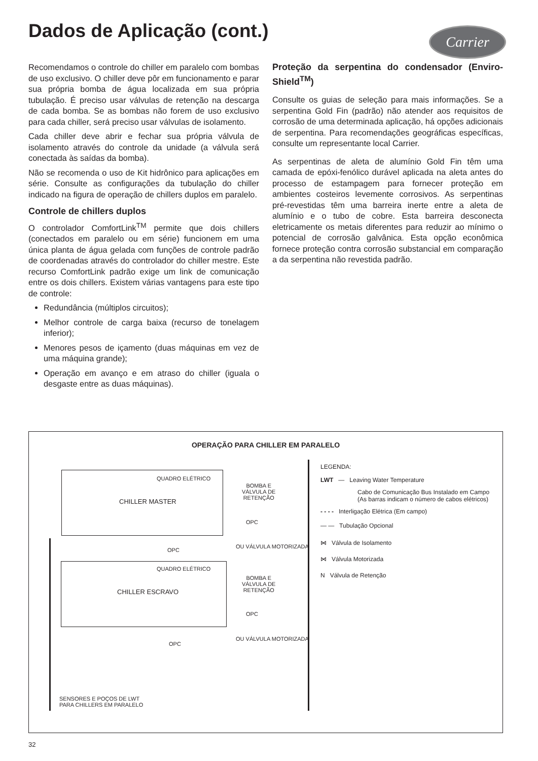Dados de Aplicação (cont.) Carrier
Recomendamos o controle do chiller em paralelo com bombas de uso exclusivo. O chiller deve pôr em funcionamento e parar sua própria bomba de água localizada em sua própria tubulação. É preciso usar válvulas de retenção na descarga de cada bomba. Se as bombas não forem de uso exclusivo para cada chiller, será preciso usar válvulas de isolamento.
Cada chiller deve abrir e fechar sua própria válvula de isolamento através do controle da unidade (a válvula será conectada às saídas da bomba).
Não se recomenda o uso de Kit hidrônico para aplicações em série. Consulte as configurações da tubulação do chiller indicado na figura de operação de chillers duplos em paralelo.
Controle de chillers duplos
O controlador ComfortLink<sup>TM</sup> permite que dois chillers (conectados em paralelo ou em série) funcionem em uma única planta de água gelada com funções de controle padrão de coordenadas através do controlador do chiller mestre. Este recurso ComfortLink padrão exige um link de comunicação entre os dois chillers. Existem várias vantagens para este tipo de controle:
Redundância (múltiplos circuitos);
Melhor controle de carga baixa (recurso de tonelagem inferior);
Menores pesos de içamento (duas máquinas em vez de uma máquina grande);
Operação em avanço e em atraso do chiller (iguala o desgaste entre as duas máquinas).
Proteção da serpentina do condensador (Enviro-Shield<sup>TM</sup>)
Consulte os guias de seleção para mais informações. Se a serpentina Gold Fin (padrão) não atender aos requisitos de corrosão de uma determinada aplicação, há opções adicionais de serpentina. Para recomendações geográficas específicas, consulte um representante local Carrier.
As serpentinas de aleta de alumínio Gold Fin têm uma camada de epóxi-fenólico durável aplicada na aleta antes do processo de estampagem para fornecer proteção em ambientes costeiros levemente corrosivos. As serpentinas pré-revestidas têm uma barreira inerte entre a aleta de alumínio e o tubo de cobre. Esta barreira desconecta eletricamente os metais diferentes para reduzir ao mínimo o potencial de corrosão galvânica. Esta opção econômica fornece proteção contra corrosão substancial em comparação a da serpentina não revestida padrão.
OPERAÇÃO PARA CHILLER EM PARALELO
QUADRO ELÉTRICO
CHILLER MASTER
BOMBA E
VÁLVULA DE
RETENÇÃO
OPC
OU VÁLVULA MOTORIZADA
OPC
QUADRO ELÉTRICO
CHILLER ESCRAVO
BOMBA E
VÁLVULA DE
RETENÇÃO
OPC
OU VÁLVULA MOTORIZADA
OPC
SENSORES E POÇOS DE LWT
PARA CHILLERS EM PARALELO
LEGENDA:
LWT — Leaving Water Temperature
Cabo de Comunicação Bus Instalado em Campo
(As barras indicam o número de cabos elétricos)
- - - - Interligação Elétrica (Em campo)
— — Tubulação Opcional
⋈ Válvula de Isolamento
⋈ Válvula Motorizada
N Válvula de Retenção
32